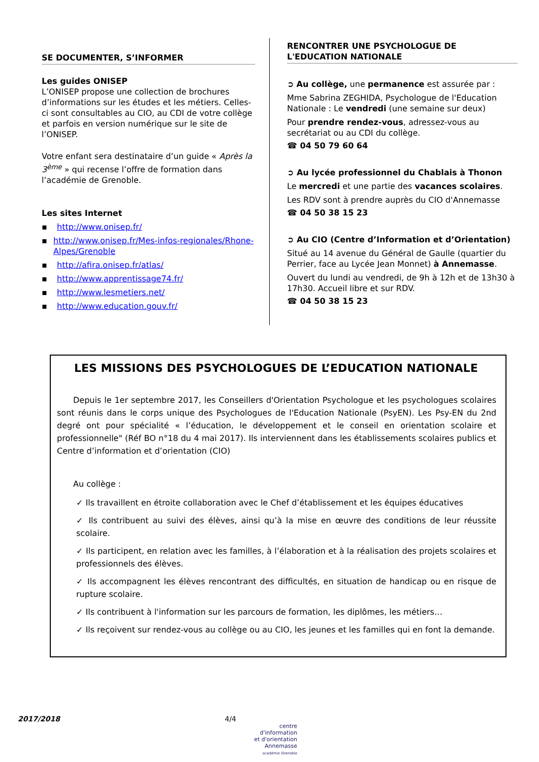SE DOCUMENTER, S’INFORMER
Les guides ONISEP
L’ONISEP propose une collection de brochures d’informations sur les études et les métiers. Celles-ci sont consultables au CIO, au CDI de votre collège et parfois en version numérique sur le site de l’ONISEP.
Votre enfant sera destinataire d’un guide « Après la 3<sup>ème</sup> » qui recense l’offre de formation dans l’académie de Grenoble.
Les sites Internet
▪ http://www.onisep.fr/
▪ http://www.onisep.fr/Mes-infos-regionales/Rhone-Alpes/Grenoble
▪ http://afira.onisep.fr/atlas/
▪ http://www.apprentissage74.fr/
▪ http://www.lesmetiers.net/
▪ http://www.education.gouv.fr/
RENCONTRER UNE PSYCHOLOGUE DE
L'EDUCATION NATIONALE
➲ Au collège, une permanence est assurée par :
Mme Sabrina ZEGHIDA, Psychologue de l'Education Nationale : Le vendredi (une semaine sur deux)
Pour prendre rendez-vous, adressez-vous au secrétariat ou au CDI du collège.
☎ 04 50 79 60 64
➲ Au lycée professionnel du Chablais à Thonon
Le mercredi et une partie des vacances scolaires.
Les RDV sont à prendre auprès du CIO d'Annemasse
☎ 04 50 38 15 23
➲ Au CIO (Centre d’Information et d’Orientation)
Situé au 14 avenue du Général de Gaulle (quartier du Perrier, face au Lycée Jean Monnet) à Annemasse.
Ouvert du lundi au vendredi, de 9h à 12h et de 13h30 à 17h30. Accueil libre et sur RDV.
☎ 04 50 38 15 23
LES MISSIONS DES PSYCHOLOGUES DE L’EDUCATION NATIONALE
Depuis le 1er septembre 2017, les Conseillers d'Orientation Psychologue et les psychologues scolaires sont réunis dans le corps unique des Psychologues de l'Education Nationale (PsyEN). Les Psy-EN du 2nd degré ont pour spécialité « l’éducation, le développement et le conseil en orientation scolaire et professionnelle" (Réf BO n°18 du 4 mai 2017). Ils interviennent dans les établissements scolaires publics et Centre d’information et d’orientation (CIO)
Au collège :
✓ Ils travaillent en étroite collaboration avec le Chef d’établissement et les équipes éducatives
✓ Ils contribuent au suivi des élèves, ainsi qu’à la mise en œuvre des conditions de leur réussite scolaire.
✓ Ils participent, en relation avec les familles, à l’élaboration et à la réalisation des projets scolaires et professionnels des élèves.
✓ Ils accompagnent les élèves rencontrant des difficultés, en situation de handicap ou en risque de rupture scolaire.
✓ Ils contribuent à l'information sur les parcours de formation, les diplômes, les métiers…
✓ Ils reçoivent sur rendez-vous au collège ou au CIO, les jeunes et les familles qui en font la demande.
2017/2018 4/4
centre d'information
et d'orientation
Annemasse
académie Grenoble